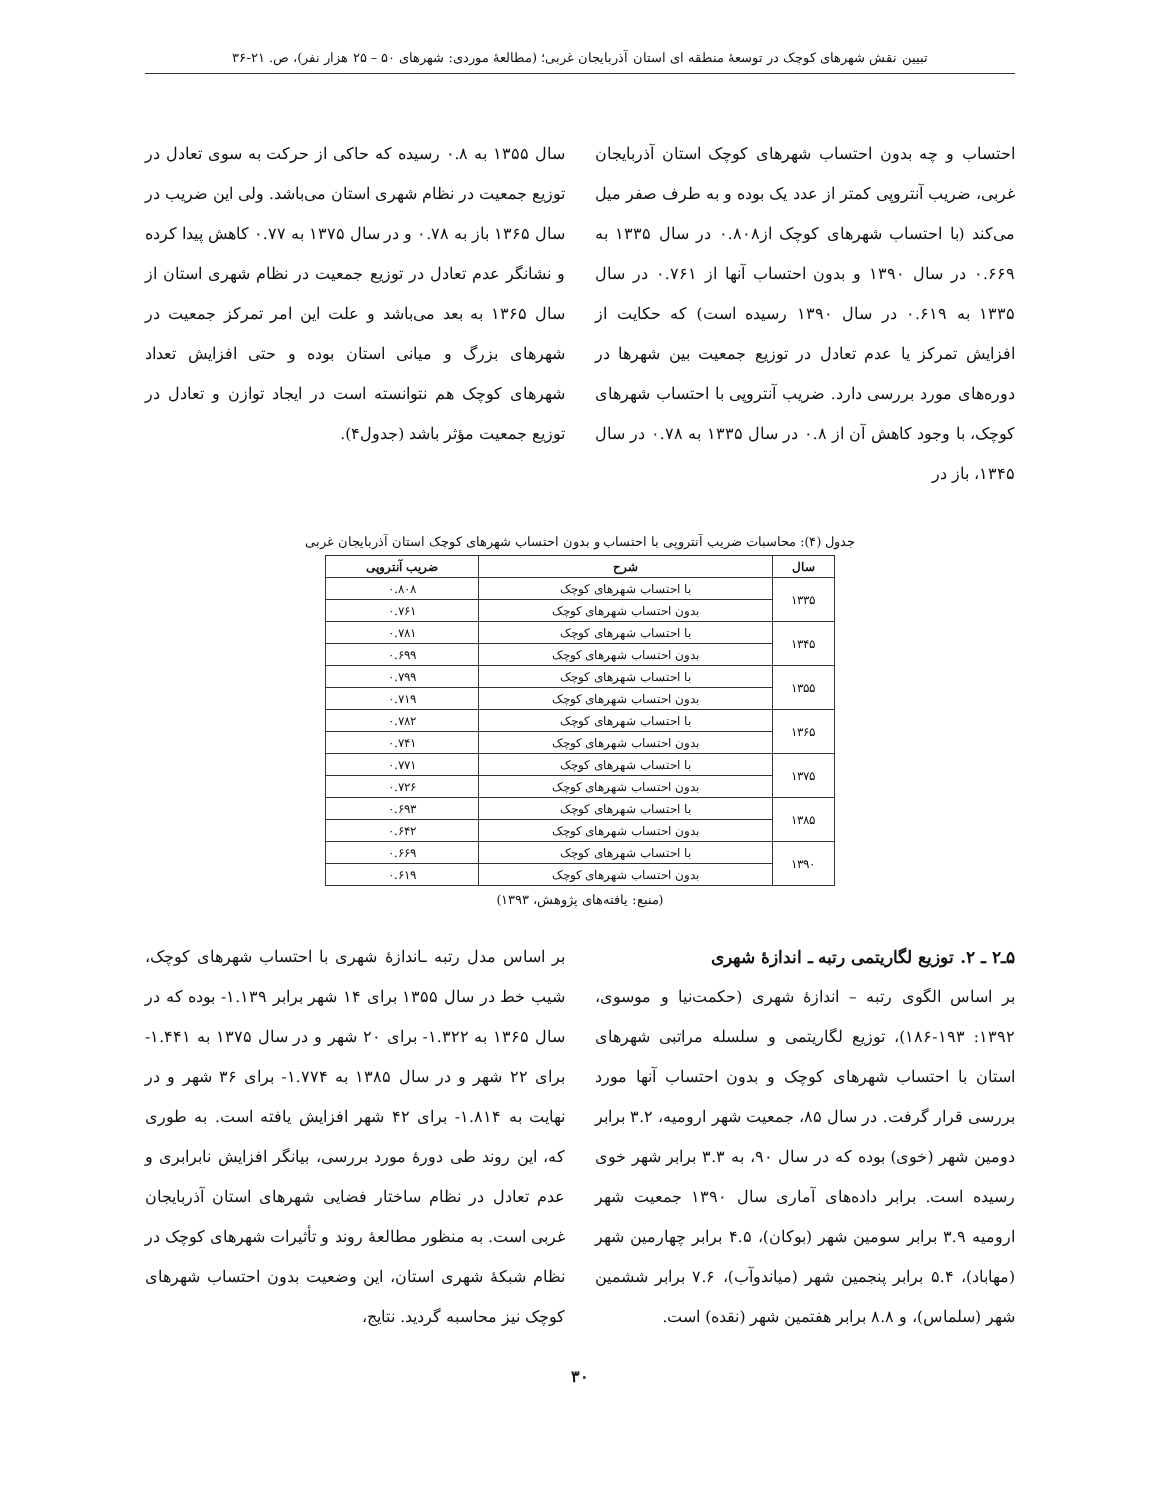تبیین نقش شهرهای کوچک در توسعهٔ منطقه ای استان آذربایجان غربی؛ (مطالعهٔ موردی: شهرهای ۵۰ – ۲۵ هزار نفر)، ص. ۲۱-۳۶
احتساب و چه بدون احتساب شهرهای کوچک استان آذربایجان غربی، ضریب آنتروپی کمتر از عدد یک بوده و به طرف صفر میل می‌کند (با احتساب شهرهای کوچک از۰.۸۰۸ در سال ۱۳۳۵ به ۰.۶۶۹ در سال ۱۳۹۰ و بدون احتساب آنها از ۰.۷۶۱ در سال ۱۳۳۵ به ۰.۶۱۹ در سال ۱۳۹۰ رسیده است) که حکایت از افزایش تمرکز یا عدم تعادل در توزیع جمعیت بین شهرها در دوره‌های مورد بررسی دارد. ضریب آنتروپی با احتساب شهرهای کوچک، با وجود کاهش آن از ۰.۸ در سال ۱۳۳۵ به ۰.۷۸ در سال ۱۳۴۵، باز در
سال ۱۳۵۵ به ۰.۸ رسیده که حاکی از حرکت به سوی تعادل در توزیع جمعیت در نظام شهری استان می‌باشد. ولی این ضریب در سال ۱۳۶۵ باز به ۰.۷۸ و در سال ۱۳۷۵ به ۰.۷۷ کاهش پیدا کرده و نشانگر عدم تعادل در توزیع جمعیت در نظام شهری استان از سال ۱۳۶۵ به بعد می‌باشد و علت این امر تمرکز جمعیت در شهرهای بزرگ و میانی استان بوده و حتی افزایش تعداد شهرهای کوچک هم نتوانسته است در ایجاد توازن و تعادل در توزیع جمعیت مؤثر باشد (جدول۴).
جدول (۴): محاسبات ضریب آنتروپی با احتساب و بدون احتساب شهرهای کوچک استان آذربایجان غربی
| سال | شرح | ضریب آنتروپی |
| --- | --- | --- |
| ۱۳۳۵ | با احتساب شهرهای کوچک | ۰.۸۰۸ |
| | بدون احتساب شهرهای کوچک | ۰.۷۶۱ |
| ۱۳۴۵ | با احتساب شهرهای کوچک | ۰.۷۸۱ |
| | بدون احتساب شهرهای کوچک | ۰.۶۹۹ |
| ۱۳۵۵ | با احتساب شهرهای کوچک | ۰.۷۹۹ |
| | بدون احتساب شهرهای کوچک | ۰.۷۱۹ |
| ۱۳۶۵ | با احتساب شهرهای کوچک | ۰.۷۸۲ |
| | بدون احتساب شهرهای کوچک | ۰.۷۴۱ |
| ۱۳۷۵ | با احتساب شهرهای کوچک | ۰.۷۷۱ |
| | بدون احتساب شهرهای کوچک | ۰.۷۲۶ |
| ۱۳۸۵ | با احتساب شهرهای کوچک | ۰.۶۹۳ |
| | بدون احتساب شهرهای کوچک | ۰.۶۴۲ |
| ۱۳۹۰ | با احتساب شهرهای کوچک | ۰.۶۶۹ |
| | بدون احتساب شهرهای کوچک | ۰.۶۱۹ |
(منبع: یافته‌های پژوهش، ۱۳۹۳)
۵ـ۲ ـ ۲. توزیع لگاریتمی رتبه ـ اندازهٔ شهری
بر اساس الگوی رتبه – اندازهٔ شهری (حکمت‌نیا و موسوی، ۱۳۹۲: ۱۹۳-۱۸۶)، توزیع لگاریتمی و سلسله مراتبی شهرهای استان با احتساب شهرهای کوچک و بدون احتساب آنها مورد بررسی قرار گرفت. در سال ۸۵، جمعیت شهر ارومیه، ۳.۲ برابر دومین شهر (خوی) بوده که در سال ۹۰، به ۳.۳ برابر شهر خوی رسیده است. برابر داده‌های آماری سال ۱۳۹۰ جمعیت شهر ارومیه ۳.۹ برابر سومین شهر (بوکان)، ۴.۵ برابر چهارمین شهر (مهاباد)، ۵.۴ برابر پنجمین شهر (میاندوآب)، ۷.۶ برابر ششمین شهر (سلماس)، و ۸.۸ برابر هفتمین شهر (نقده) است.
بر اساس مدل رتبه ـاندازهٔ شهری با احتساب شهرهای کوچک، شیب خط در سال ۱۳۵۵ برای ۱۴ شهر برابر ۱.۱۳۹- بوده که در سال ۱۳۶۵ به ۱.۳۲۲- برای ۲۰ شهر و در سال ۱۳۷۵ به ۱.۴۴۱- برای ۲۲ شهر و در سال ۱۳۸۵ به ۱.۷۷۴- برای ۳۶ شهر و در نهایت به ۱.۸۱۴- برای ۴۲ شهر افزایش یافته است. به طوری که، این روند طی دورهٔ مورد بررسی، بیانگر افزایش نابرابری و عدم تعادل در نظام ساختار فضایی شهرهای استان آذربایجان غربی است. به منظور مطالعهٔ روند و تأثیرات شهرهای کوچک در نظام شبکهٔ شهری استان، این وضعیت بدون احتساب شهرهای کوچک نیز محاسبه گردید. نتایج،
۳۰